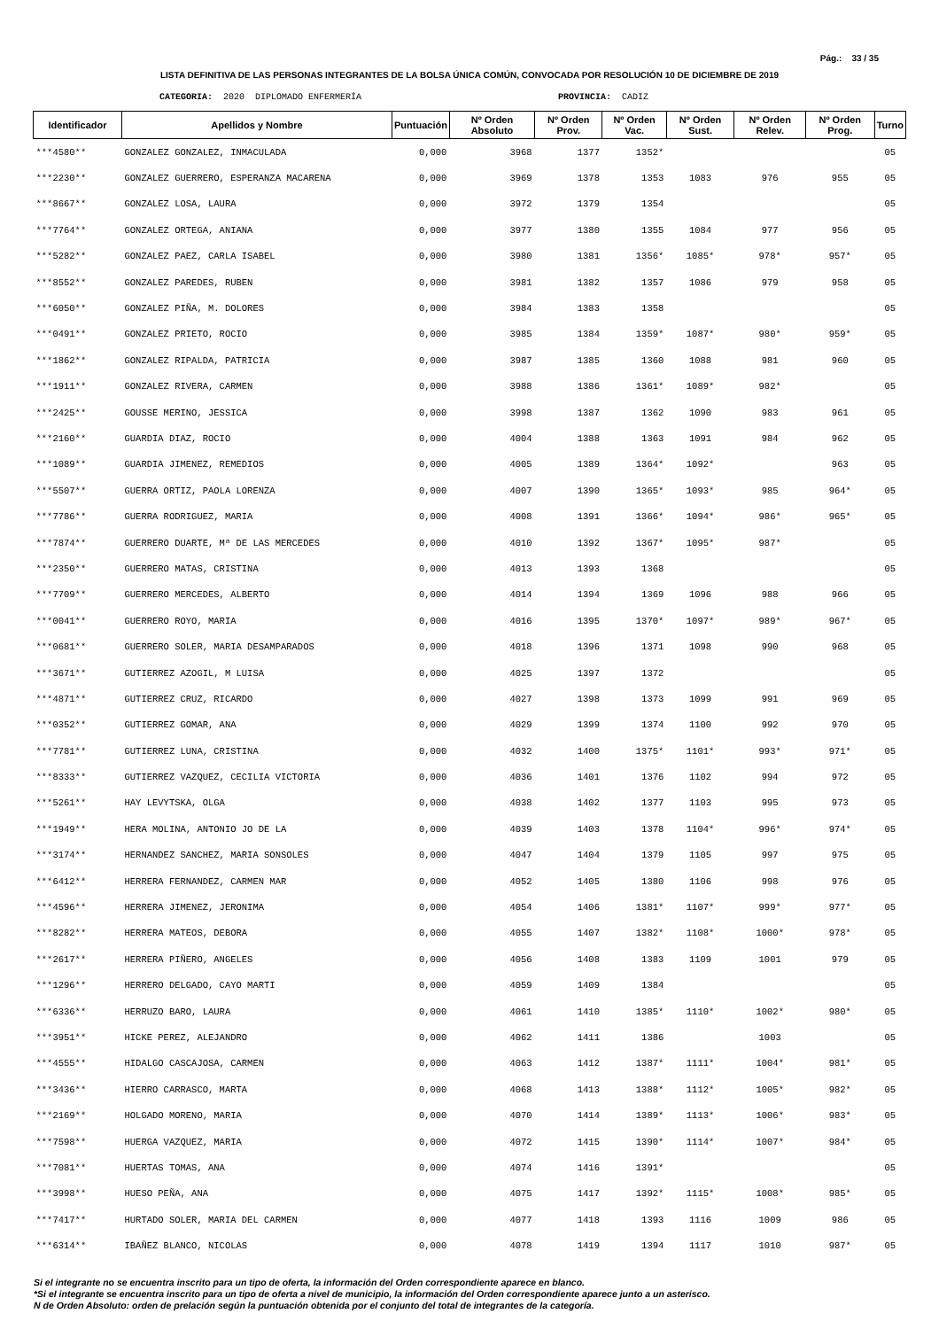Pág.: 33 / 35
LISTA DEFINITIVA DE LAS PERSONAS INTEGRANTES DE LA BOLSA ÚNICA COMÚN, CONVOCADA POR RESOLUCIÓN 10 DE DICIEMBRE DE 2019
CATEGORIA: 2020 DIPLOMADO ENFERMERÍA PROVINCIA: CADIZ
| Identificador | Apellidos y Nombre | Puntuación | Nº Orden Absoluto | Nº Orden Prov. | Nº Orden Vac. | Nº Orden Sust. | Nº Orden Relev. | Nº Orden Prog. | Turno |
| --- | --- | --- | --- | --- | --- | --- | --- | --- | --- |
| ***4580** | GONZALEZ GONZALEZ, INMACULADA | 0,000 | 3968 | 1377 | 1352* | | | | 05 |
| ***2230** | GONZALEZ GUERRERO, ESPERANZA MACARENA | 0,000 | 3969 | 1378 | 1353 | 1083 | 976 | 955 | 05 |
| ***8667** | GONZALEZ LOSA, LAURA | 0,000 | 3972 | 1379 | 1354 | | | | 05 |
| ***7764** | GONZALEZ ORTEGA, ANIANA | 0,000 | 3977 | 1380 | 1355 | 1084 | 977 | 956 | 05 |
| ***5282** | GONZALEZ PAEZ, CARLA ISABEL | 0,000 | 3980 | 1381 | 1356* | 1085* | 978* | 957* | 05 |
| ***8552** | GONZALEZ PAREDES, RUBEN | 0,000 | 3981 | 1382 | 1357 | 1086 | 979 | 958 | 05 |
| ***6050** | GONZALEZ PIÑA, M. DOLORES | 0,000 | 3984 | 1383 | 1358 | | | | 05 |
| ***0491** | GONZALEZ PRIETO, ROCIO | 0,000 | 3985 | 1384 | 1359* | 1087* | 980* | 959* | 05 |
| ***1862** | GONZALEZ RIPALDA, PATRICIA | 0,000 | 3987 | 1385 | 1360 | 1088 | 981 | 960 | 05 |
| ***1911** | GONZALEZ RIVERA, CARMEN | 0,000 | 3988 | 1386 | 1361* | 1089* | 982* | | 05 |
| ***2425** | GOUSSE MERINO, JESSICA | 0,000 | 3998 | 1387 | 1362 | 1090 | 983 | 961 | 05 |
| ***2160** | GUARDIA DIAZ, ROCIO | 0,000 | 4004 | 1388 | 1363 | 1091 | 984 | 962 | 05 |
| ***1089** | GUARDIA JIMENEZ, REMEDIOS | 0,000 | 4005 | 1389 | 1364* | 1092* | | 963 | 05 |
| ***5507** | GUERRA ORTIZ, PAOLA LORENZA | 0,000 | 4007 | 1390 | 1365* | 1093* | 985 | 964* | 05 |
| ***7786** | GUERRA RODRIGUEZ, MARIA | 0,000 | 4008 | 1391 | 1366* | 1094* | 986* | 965* | 05 |
| ***7874** | GUERRERO DUARTE, Mª DE LAS MERCEDES | 0,000 | 4010 | 1392 | 1367* | 1095* | 987* | | 05 |
| ***2350** | GUERRERO MATAS, CRISTINA | 0,000 | 4013 | 1393 | 1368 | | | | 05 |
| ***7709** | GUERRERO MERCEDES, ALBERTO | 0,000 | 4014 | 1394 | 1369 | 1096 | 988 | 966 | 05 |
| ***0041** | GUERRERO ROYO, MARIA | 0,000 | 4016 | 1395 | 1370* | 1097* | 989* | 967* | 05 |
| ***0681** | GUERRERO SOLER, MARIA DESAMPARADOS | 0,000 | 4018 | 1396 | 1371 | 1098 | 990 | 968 | 05 |
| ***3671** | GUTIERREZ AZOGIL, M LUISA | 0,000 | 4025 | 1397 | 1372 | | | | 05 |
| ***4871** | GUTIERREZ CRUZ, RICARDO | 0,000 | 4027 | 1398 | 1373 | 1099 | 991 | 969 | 05 |
| ***0352** | GUTIERREZ GOMAR, ANA | 0,000 | 4029 | 1399 | 1374 | 1100 | 992 | 970 | 05 |
| ***7781** | GUTIERREZ LUNA, CRISTINA | 0,000 | 4032 | 1400 | 1375* | 1101* | 993* | 971* | 05 |
| ***8333** | GUTIERREZ VAZQUEZ, CECILIA VICTORIA | 0,000 | 4036 | 1401 | 1376 | 1102 | 994 | 972 | 05 |
| ***5261** | HAY LEVYTSKA, OLGA | 0,000 | 4038 | 1402 | 1377 | 1103 | 995 | 973 | 05 |
| ***1949** | HERA MOLINA, ANTONIO JO DE LA | 0,000 | 4039 | 1403 | 1378 | 1104* | 996* | 974* | 05 |
| ***3174** | HERNANDEZ SANCHEZ, MARIA SONSOLES | 0,000 | 4047 | 1404 | 1379 | 1105 | 997 | 975 | 05 |
| ***6412** | HERRERA FERNANDEZ, CARMEN MAR | 0,000 | 4052 | 1405 | 1380 | 1106 | 998 | 976 | 05 |
| ***4596** | HERRERA JIMENEZ, JERONIMA | 0,000 | 4054 | 1406 | 1381* | 1107* | 999* | 977* | 05 |
| ***8282** | HERRERA MATEOS, DEBORA | 0,000 | 4055 | 1407 | 1382* | 1108* | 1000* | 978* | 05 |
| ***2617** | HERRERA PIÑERO, ANGELES | 0,000 | 4056 | 1408 | 1383 | 1109 | 1001 | 979 | 05 |
| ***1296** | HERRERO DELGADO, CAYO MARTI | 0,000 | 4059 | 1409 | 1384 | | | | 05 |
| ***6336** | HERRUZO BARO, LAURA | 0,000 | 4061 | 1410 | 1385* | 1110* | 1002* | 980* | 05 |
| ***3951** | HICKE PEREZ, ALEJANDRO | 0,000 | 4062 | 1411 | 1386 | | 1003 | | 05 |
| ***4555** | HIDALGO CASCAJOSA, CARMEN | 0,000 | 4063 | 1412 | 1387* | 1111* | 1004* | 981* | 05 |
| ***3436** | HIERRO CARRASCO, MARTA | 0,000 | 4068 | 1413 | 1388* | 1112* | 1005* | 982* | 05 |
| ***2169** | HOLGADO MORENO, MARIA | 0,000 | 4070 | 1414 | 1389* | 1113* | 1006* | 983* | 05 |
| ***7598** | HUERGA VAZQUEZ, MARIA | 0,000 | 4072 | 1415 | 1390* | 1114* | 1007* | 984* | 05 |
| ***7081** | HUERTAS TOMAS, ANA | 0,000 | 4074 | 1416 | 1391* | | | | 05 |
| ***3998** | HUESO PEÑA, ANA | 0,000 | 4075 | 1417 | 1392* | 1115* | 1008* | 985* | 05 |
| ***7417** | HURTADO SOLER, MARIA DEL CARMEN | 0,000 | 4077 | 1418 | 1393 | 1116 | 1009 | 986 | 05 |
| ***6314** | IBAÑEZ BLANCO, NICOLAS | 0,000 | 4078 | 1419 | 1394 | 1117 | 1010 | 987* | 05 |
Si el integrante no se encuentra inscrito para un tipo de oferta, la información del Orden correspondiente aparece en blanco.
*Si el integrante se encuentra inscrito para un tipo de oferta a nivel de municipio, la información del Orden correspondiente aparece junto a un asterisco.
N de Orden Absoluto: orden de prelación según la puntuación obtenida por el conjunto del total de integrantes de la categoría.